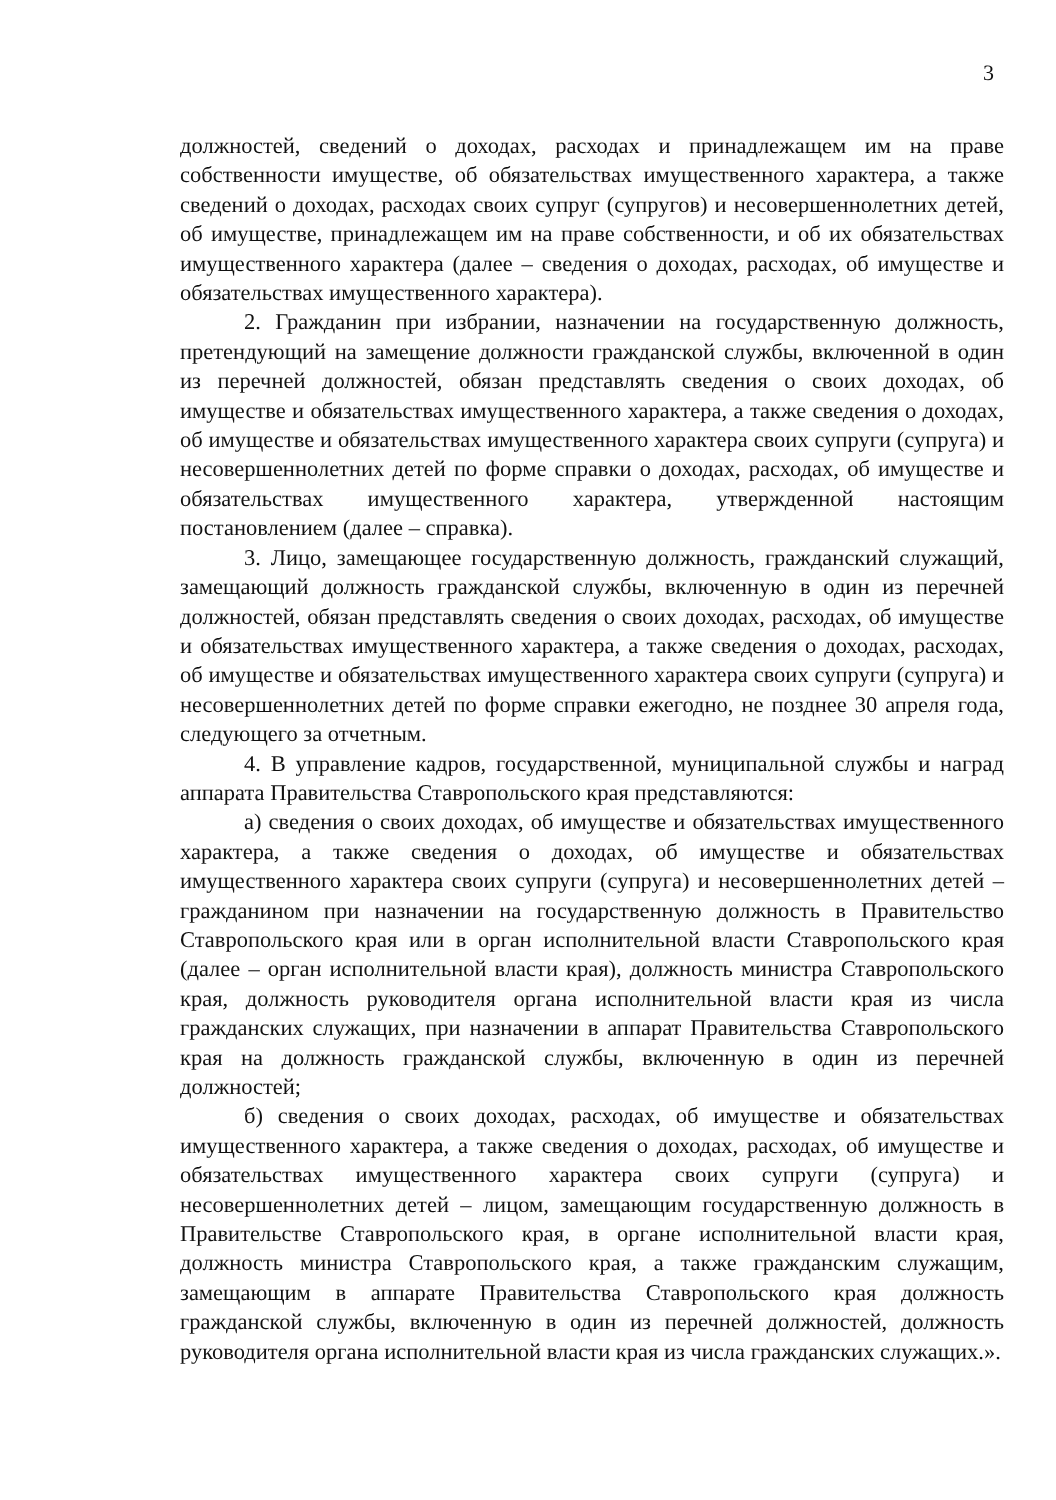3
должностей, сведений о доходах, расходах и принадлежащем им на праве собственности имуществе, об обязательствах имущественного характера, а также сведений о доходах, расходах своих супруг (супругов) и несовершеннолетних детей, об имуществе, принадлежащем им на праве собственности, и об их обязательствах имущественного характера (далее – сведения о доходах, расходах, об имуществе и обязательствах имущественного характера).
2. Гражданин при избрании, назначении на государственную должность, претендующий на замещение должности гражданской службы, включенной в один из перечней должностей, обязан представлять сведения о своих доходах, об имуществе и обязательствах имущественного характера, а также сведения о доходах, об имуществе и обязательствах имущественного характера своих супруги (супруга) и несовершеннолетних детей по форме справки о доходах, расходах, об имуществе и обязательствах имущественного характера, утвержденной настоящим постановлением (далее – справка).
3. Лицо, замещающее государственную должность, гражданский служащий, замещающий должность гражданской службы, включенную в один из перечней должностей, обязан представлять сведения о своих доходах, расходах, об имуществе и обязательствах имущественного характера, а также сведения о доходах, расходах, об имуществе и обязательствах имущественного характера своих супруги (супруга) и несовершеннолетних детей по форме справки ежегодно, не позднее 30 апреля года, следующего за отчетным.
4. В управление кадров, государственной, муниципальной службы и наград аппарата Правительства Ставропольского края представляются:
а) сведения о своих доходах, об имуществе и обязательствах имущественного характера, а также сведения о доходах, об имуществе и обязательствах имущественного характера своих супруги (супруга) и несовершеннолетних детей – гражданином при назначении на государственную должность в Правительство Ставропольского края или в орган исполнительной власти Ставропольского края (далее – орган исполнительной власти края), должность министра Ставропольского края, должность руководителя органа исполнительной власти края из числа гражданских служащих, при назначении в аппарат Правительства Ставропольского края на должность гражданской службы, включенную в один из перечней должностей;
б) сведения о своих доходах, расходах, об имуществе и обязательствах имущественного характера, а также сведения о доходах, расходах, об имуществе и обязательствах имущественного характера своих супруги (супруга) и несовершеннолетних детей – лицом, замещающим государственную должность в Правительстве Ставропольского края, в органе исполнительной власти края, должность министра Ставропольского края, а также гражданским служащим, замещающим в аппарате Правительства Ставропольского края должность гражданской службы, включенную в один из перечней должностей, должность руководителя органа исполнительной власти края из числа гражданских служащих.».